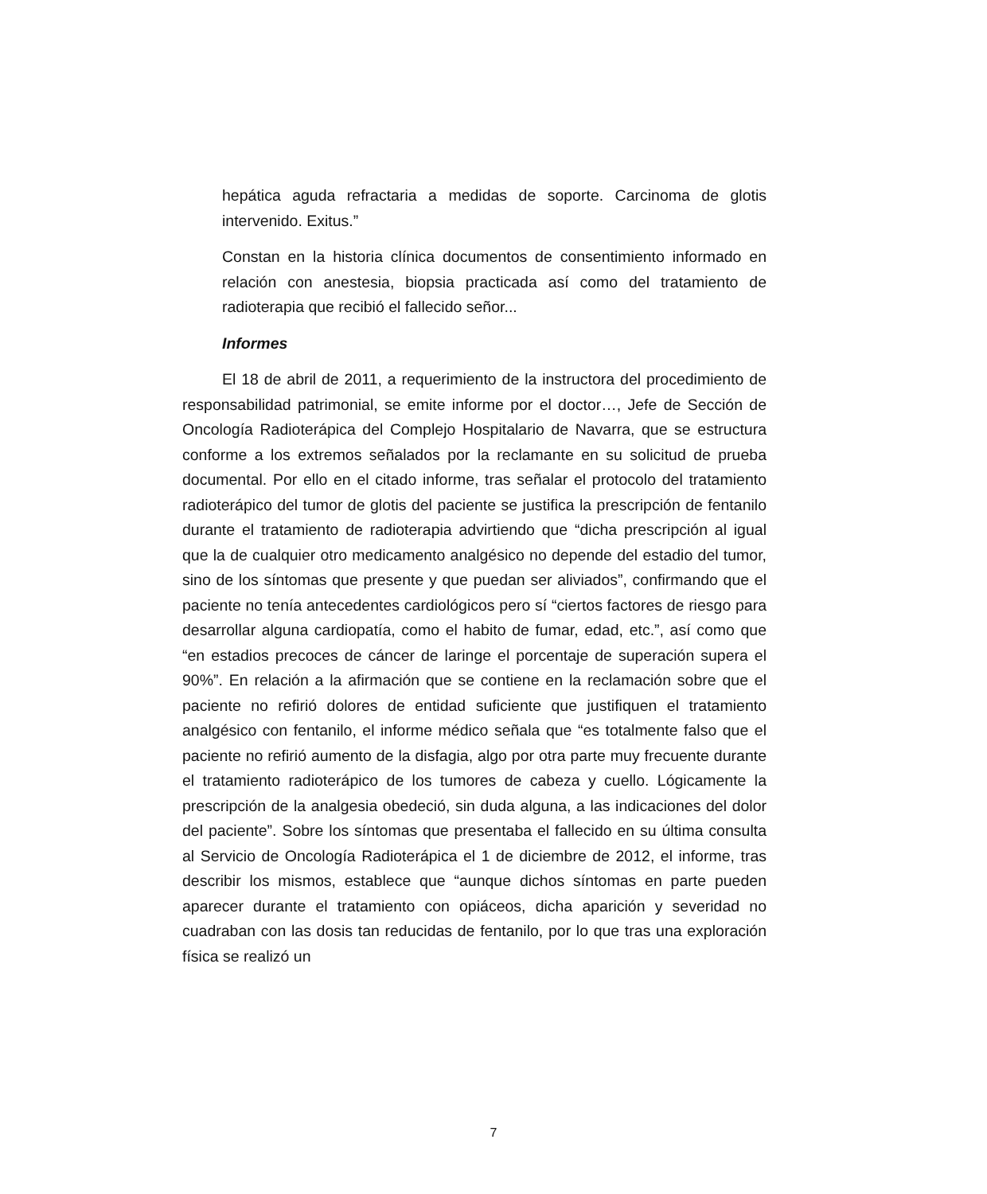hepática aguda refractaria a medidas de soporte. Carcinoma de glotis intervenido. Exitus.”
Constan en la historia clínica documentos de consentimiento informado en relación con anestesia, biopsia practicada así como del tratamiento de radioterapia que recibió el fallecido señor...
Informes
El 18 de abril de 2011, a requerimiento de la instructora del procedimiento de responsabilidad patrimonial, se emite informe por el doctor…, Jefe de Sección de Oncología Radioterápica del Complejo Hospitalario de Navarra, que se estructura conforme a los extremos señalados por la reclamante en su solicitud de prueba documental. Por ello en el citado informe, tras señalar el protocolo del tratamiento radioterápico del tumor de glotis del paciente se justifica la prescripción de fentanilo durante el tratamiento de radioterapia advirtiendo que “dicha prescripción al igual que la de cualquier otro medicamento analgésico no depende del estadio del tumor, sino de los síntomas que presente y que puedan ser aliviados”, confirmando que el paciente no tenía antecedentes cardiológicos pero sí “ciertos factores de riesgo para desarrollar alguna cardiopatía, como el habito de fumar, edad, etc.”, así como que “en estadios precoces de cáncer de laringe el porcentaje de superación supera el 90%”. En relación a la afirmación que se contiene en la reclamación sobre que el paciente no refirió dolores de entidad suficiente que justifiquen el tratamiento analgésico con fentanilo, el informe médico señala que “es totalmente falso que el paciente no refirió aumento de la disfagia, algo por otra parte muy frecuente durante el tratamiento radioterápico de los tumores de cabeza y cuello. Lógicamente la prescripción de la analgesia obedeció, sin duda alguna, a las indicaciones del dolor del paciente”. Sobre los síntomas que presentaba el fallecido en su última consulta al Servicio de Oncología Radioterápica el 1 de diciembre de 2012, el informe, tras describir los mismos, establece que “aunque dichos síntomas en parte pueden aparecer durante el tratamiento con opiáceos, dicha aparición y severidad no cuadraban con las dosis tan reducidas de fentanilo, por lo que tras una exploración física se realizó un
7